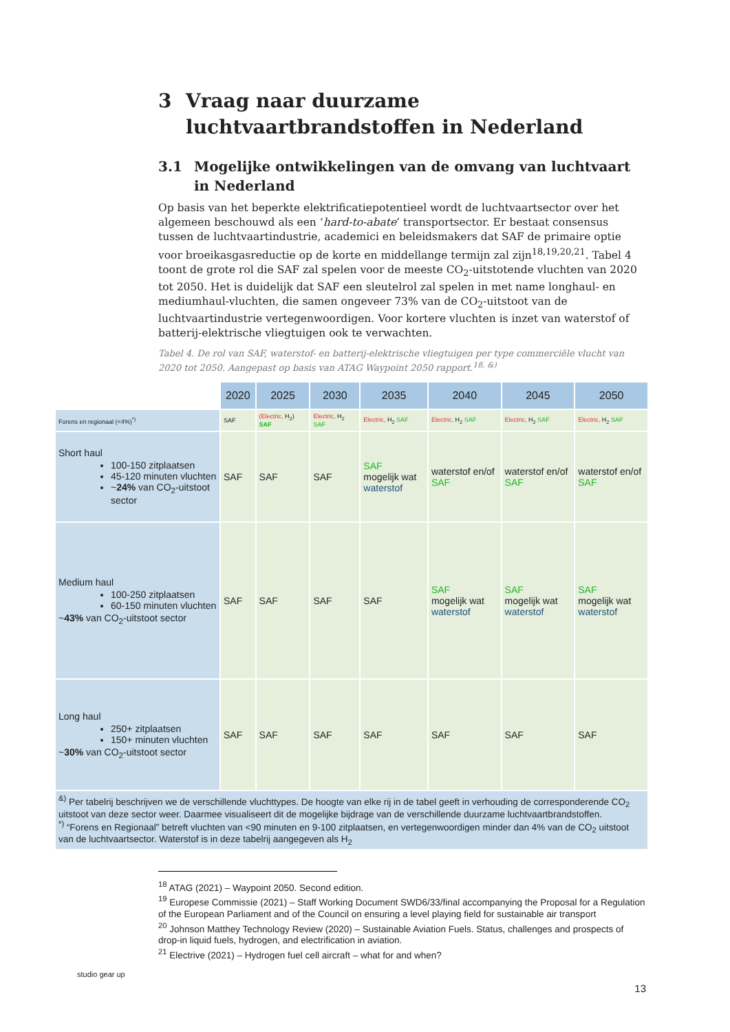3 Vraag naar duurzame luchtvaartbrandstoffen in Nederland
3.1 Mogelijke ontwikkelingen van de omvang van luchtvaart in Nederland
Op basis van het beperkte elektrificatiepotentieel wordt de luchtvaartsector over het algemeen beschouwd als een ‘hard-to-abate’ transportsector. Er bestaat consensus tussen de luchtvaartindustrie, academici en beleidsmakers dat SAF de primaire optie voor broeikasgasreductie op de korte en middellange termijn zal zijn<sup>18,19,20,21</sup>. Tabel 4 toont de grote rol die SAF zal spelen voor de meeste CO<sub>2</sub>-uitstotende vluchten van 2020 tot 2050. Het is duidelijk dat SAF een sleutelrol zal spelen in met name longhaul- en mediumhaul-vluchten, die samen ongeveer 73% van de CO<sub>2</sub>-uitstoot van de luchtvaartindustrie vertegenwoordigen. Voor kortere vluchten is inzet van waterstof of batterij-elektrische vliegtuigen ook te verwachten.
Tabel 4. De rol van SAF, waterstof- en batterij-elektrische vliegtuigen per type commerciële vlucht van 2020 tot 2050. Aangepast op basis van ATAG Waypoint 2050 rapport.<sup>18, &)</sup>
| | 2020 | 2025 | 2030 | 2035 | 2040 | 2045 | 2050 |
| Forens en regionaal (<4%)<sup>*)</sup> | SAF | (Electric, H<sub>2</sub>) SAF | Electric, H<sub>2</sub> SAF | Electric, H<sub>2</sub> SAF | Electric, H<sub>2</sub> SAF | Electric, H<sub>2</sub> SAF | Electric, H<sub>2</sub> SAF |
| Short haul 100-150 zitplaatsen 45-120 minuten vluchten ~ 24% van CO<sub>2</sub>-uitstoot sector | SAF | SAF | SAF | SAF mogelijk wat waterstof | waterstof en/of SAF | waterstof en/of SAF | waterstof en/of SAF |
| Medium haul 100-250 zitplaatsen 60-150 minuten vluchten ~ 43% van CO<sub>2</sub>-uitstoot sector | SAF | SAF | SAF | SAF | SAF mogelijk wat waterstof | SAF mogelijk wat waterstof | SAF mogelijk wat waterstof |
| Long haul 250+ zitplaatsen 150+ minuten vluchten ~ 30% van CO<sub>2</sub>-uitstoot sector | SAF | SAF | SAF | SAF | SAF | SAF | SAF |
| <sup>&)</sup> Per tabelrij beschrijven we de verschillende vluchttypes. De hoogte van elke rij in de tabel geeft in verhouding de corresponderende CO<sub>2</sub> uitstoot van deze sector weer. Daarmee visualiseert dit de mogelijke bijdrage van de verschillende duurzame luchtvaartbrandstoffen. <sup>*)</sup> “Forens en Regionaal” betreft vluchten van <90 minuten en 9-100 zitplaatsen, en vertegenwoordigen minder dan 4% van de CO<sub>2</sub> uitstoot van de luchtvaartsector. Waterstof is in deze tabelrij aangegeven als H<sub>2</sub> | | | | | | | |
<sup>18</sup> ATAG (2021) – Waypoint 2050. Second edition.
<sup>19</sup> Europese Commissie (2021) – Staff Working Document SWD6/33/final accompanying the Proposal for a Regulation of the European Parliament and of the Council on ensuring a level playing field for sustainable air transport
<sup>20</sup> Johnson Matthey Technology Review (2020) – Sustainable Aviation Fuels. Status, challenges and prospects of drop-in liquid fuels, hydrogen, and electrification in aviation.
<sup>21</sup> Electrive (2021) – Hydrogen fuel cell aircraft – what for and when?
studio gear up
13